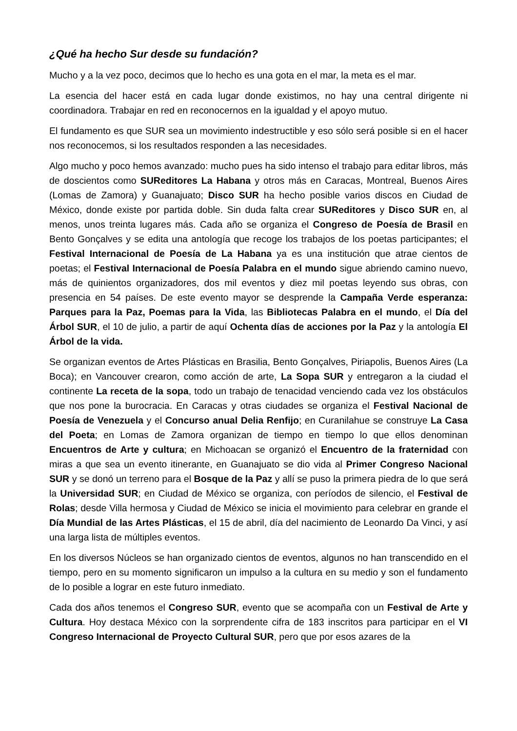¿Qué ha hecho Sur desde su fundación?
Mucho y a la vez poco, decimos que lo hecho es una gota en el mar, la meta es el mar.
La esencia del hacer está en cada lugar donde existimos, no hay una central dirigente ni coordinadora. Trabajar en red en reconocernos en la igualdad y el apoyo mutuo.
El fundamento es que SUR sea un movimiento indestructible y eso sólo será posible si en el hacer nos reconocemos, si los resultados responden a las necesidades.
Algo mucho y poco hemos avanzado: mucho pues ha sido intenso el trabajo para editar libros, más de doscientos como SUReditores La Habana y otros más en Caracas, Montreal, Buenos Aires (Lomas de Zamora) y Guanajuato; Disco SUR ha hecho posible varios discos en Ciudad de México, donde existe por partida doble. Sin duda falta crear SUReditores y Disco SUR en, al menos, unos treinta lugares más. Cada año se organiza el Congreso de Poesía de Brasil en Bento Gonçalves y se edita una antología que recoge los trabajos de los poetas participantes; el Festival Internacional de Poesía de La Habana ya es una institución que atrae cientos de poetas; el Festival Internacional de Poesía Palabra en el mundo sigue abriendo camino nuevo, más de quinientos organizadores, dos mil eventos y diez mil poetas leyendo sus obras, con presencia en 54 países. De este evento mayor se desprende la Campaña Verde esperanza: Parques para la Paz, Poemas para la Vida, las Bibliotecas Palabra en el mundo, el Día del Árbol SUR, el 10 de julio, a partir de aquí Ochenta días de acciones por la Paz y la antología El Árbol de la vida.
Se organizan eventos de Artes Plásticas en Brasilia, Bento Gonçalves, Piriapolis, Buenos Aires (La Boca); en Vancouver crearon, como acción de arte, La Sopa SUR y entregaron a la ciudad el continente La receta de la sopa, todo un trabajo de tenacidad venciendo cada vez los obstáculos que nos pone la burocracia. En Caracas y otras ciudades se organiza el Festival Nacional de Poesía de Venezuela y el Concurso anual Delia Renfijo; en Curanilahue se construye La Casa del Poeta; en Lomas de Zamora organizan de tiempo en tiempo lo que ellos denominan Encuentros de Arte y cultura; en Michoacan se organizó el Encuentro de la fraternidad con miras a que sea un evento itinerante, en Guanajuato se dio vida al Primer Congreso Nacional SUR y se donó un terreno para el Bosque de la Paz y allí se puso la primera piedra de lo que será la Universidad SUR; en Ciudad de México se organiza, con períodos de silencio, el Festival de Rolas; desde Villa hermosa y Ciudad de México se inicia el movimiento para celebrar en grande el Día Mundial de las Artes Plásticas, el 15 de abril, día del nacimiento de Leonardo Da Vinci, y así una larga lista de múltiples eventos.
En los diversos Núcleos se han organizado cientos de eventos, algunos no han transcendido en el tiempo, pero en su momento significaron un impulso a la cultura en su medio y son el fundamento de lo posible a lograr en este futuro inmediato.
Cada dos años tenemos el Congreso SUR, evento que se acompaña con un Festival de Arte y Cultura. Hoy destaca México con la sorprendente cifra de 183 inscritos para participar en el VI Congreso Internacional de Proyecto Cultural SUR, pero que por esos azares de la